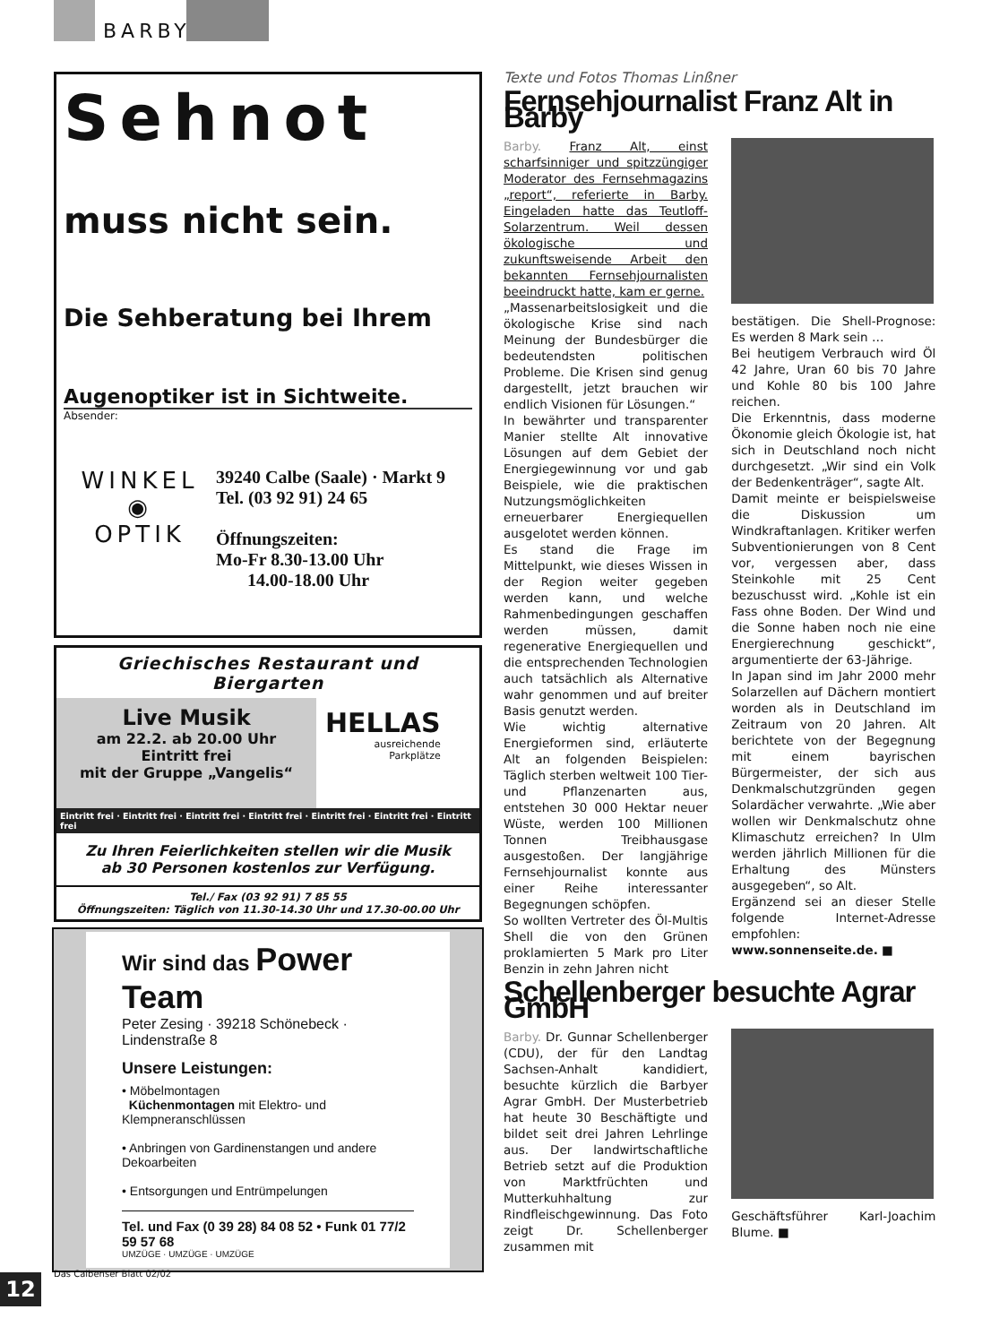BARBY
Sehnot
muss nicht sein.
Die Sehberatung bei Ihrem
Augenoptiker ist in Sichtweite.
Absender:
WINKEL
◉
OPTIK
39240 Calbe (Saale) · Markt 9
Tel. (03 92 91) 24 65
Öffnungszeiten:
Mo-Fr 8.30-13.00 Uhr
14.00-18.00 Uhr
Griechisches Restaurant und Biergarten
Live Musik
am 22.2. ab 20.00 Uhr
Eintritt frei
mit der Gruppe „Vangelis“
HELLAS
ausreichende
Parkplätze
Eintritt frei · Eintritt frei · Eintritt frei · Eintritt frei · Eintritt frei · Eintritt frei · Eintritt frei
Zu Ihren Feierlichkeiten stellen wir die Musik
ab 30 Personen kostenlos zur Verfügung.
Tel./ Fax (03 92 91) 7 85 55
Öffnungszeiten: Täglich von 11.30-14.30 Uhr und 17.30-00.00 Uhr
Wir sind das Power Team
Peter Zesing · 39218 Schönebeck · Lindenstraße 8
Unsere Leistungen:
• Möbelmontagen
Küchenmontagen mit Elektro- und Klempneranschlüssen
• Anbringen von Gardinenstangen und andere Dekoarbeiten
• Entsorgungen und Entrümpelungen
Tel. und Fax (0 39 28) 84 08 52 • Funk 01 77/2 59 57 68
UMZÜGE · UMZÜGE · UMZÜGE
Texte und Fotos Thomas Linßner
Fernsehjournalist Franz Alt in Barby
Barby. Franz Alt, einst scharfsinniger und spitzzüngiger Moderator des Fernsehmagazins „report“, referierte in Barby. Eingeladen hatte das Teutloff-Solarzentrum. Weil dessen ökologische und zukunftsweisende Arbeit den bekannten Fernsehjournalisten beeindruckt hatte, kam er gerne.
„Massenarbeitslosigkeit und die ökologische Krise sind nach Meinung der Bundesbürger die bedeutendsten politischen Probleme. Die Krisen sind genug dargestellt, jetzt brauchen wir endlich Visionen für Lösungen.“
In bewährter und transparenter Manier stellte Alt innovative Lösungen auf dem Gebiet der Energiegewinnung vor und gab Beispiele, wie die praktischen Nutzungsmöglichkeiten erneuerbarer Energiequellen ausgelotet werden können.
Es stand die Frage im Mittelpunkt, wie dieses Wissen in der Region weiter gegeben werden kann, und welche Rahmenbedingungen geschaffen werden müssen, damit regenerative Energiequellen und die entsprechenden Technologien auch tatsächlich als Alternative wahr genommen und auf breiter Basis genutzt werden.
Wie wichtig alternative Energieformen sind, erläuterte Alt an folgenden Beispielen: Täglich sterben weltweit 100 Tier- und Pflanzenarten aus, entstehen 30 000 Hektar neuer Wüste, werden 100 Millionen Tonnen Treibhausgase ausgestoßen. Der langjährige Fernsehjournalist konnte aus einer Reihe interessanter Begegnungen schöpfen.
So wollten Vertreter des Öl-Multis Shell die von den Grünen proklamierten 5 Mark pro Liter Benzin in zehn Jahren nicht
bestätigen. Die Shell-Prognose: Es werden 8 Mark sein …
Bei heutigem Verbrauch wird Öl 42 Jahre, Uran 60 bis 70 Jahre und Kohle 80 bis 100 Jahre reichen.
Die Erkenntnis, dass moderne Ökonomie gleich Ökologie ist, hat sich in Deutschland noch nicht durchgesetzt. „Wir sind ein Volk der Bedenkenträger“, sagte Alt.
Damit meinte er beispielsweise die Diskussion um Windkraftanlagen. Kritiker werfen Subventionierungen von 8 Cent vor, vergessen aber, dass Steinkohle mit 25 Cent bezuschusst wird. „Kohle ist ein Fass ohne Boden. Der Wind und die Sonne haben noch nie eine Energierechnung geschickt“, argumentierte der 63-Jährige.
In Japan sind im Jahr 2000 mehr Solarzellen auf Dächern montiert worden als in Deutschland im Zeitraum von 20 Jahren. Alt berichtete von der Begegnung mit einem bayrischen Bürgermeister, der sich aus Denkmalschutzgründen gegen Solardächer verwahrte. „Wie aber wollen wir Denkmalschutz ohne Klimaschutz erreichen? In Ulm werden jährlich Millionen für die Erhaltung des Münsters ausgegeben“, so Alt.
Ergänzend sei an dieser Stelle folgende Internet-Adresse empfohlen: www.sonnenseite.de. ■
Schellenberger besuchte Agrar GmbH
Barby. Dr. Gunnar Schellenberger (CDU), der für den Landtag Sachsen-Anhalt kandidiert, besuchte kürzlich die Barbyer Agrar GmbH. Der Musterbetrieb hat heute 30 Beschäftigte und bildet seit drei Jahren Lehrlinge aus. Der landwirtschaftliche Betrieb setzt auf die Produktion von Marktfrüchten und Mutterkuhhaltung zur Rindfleischgewinnung. Das Foto zeigt Dr. Schellenberger zusammen mit
Geschäftsführer Karl-Joachim Blume. ■
Das Calbenser Blatt 02/02
12